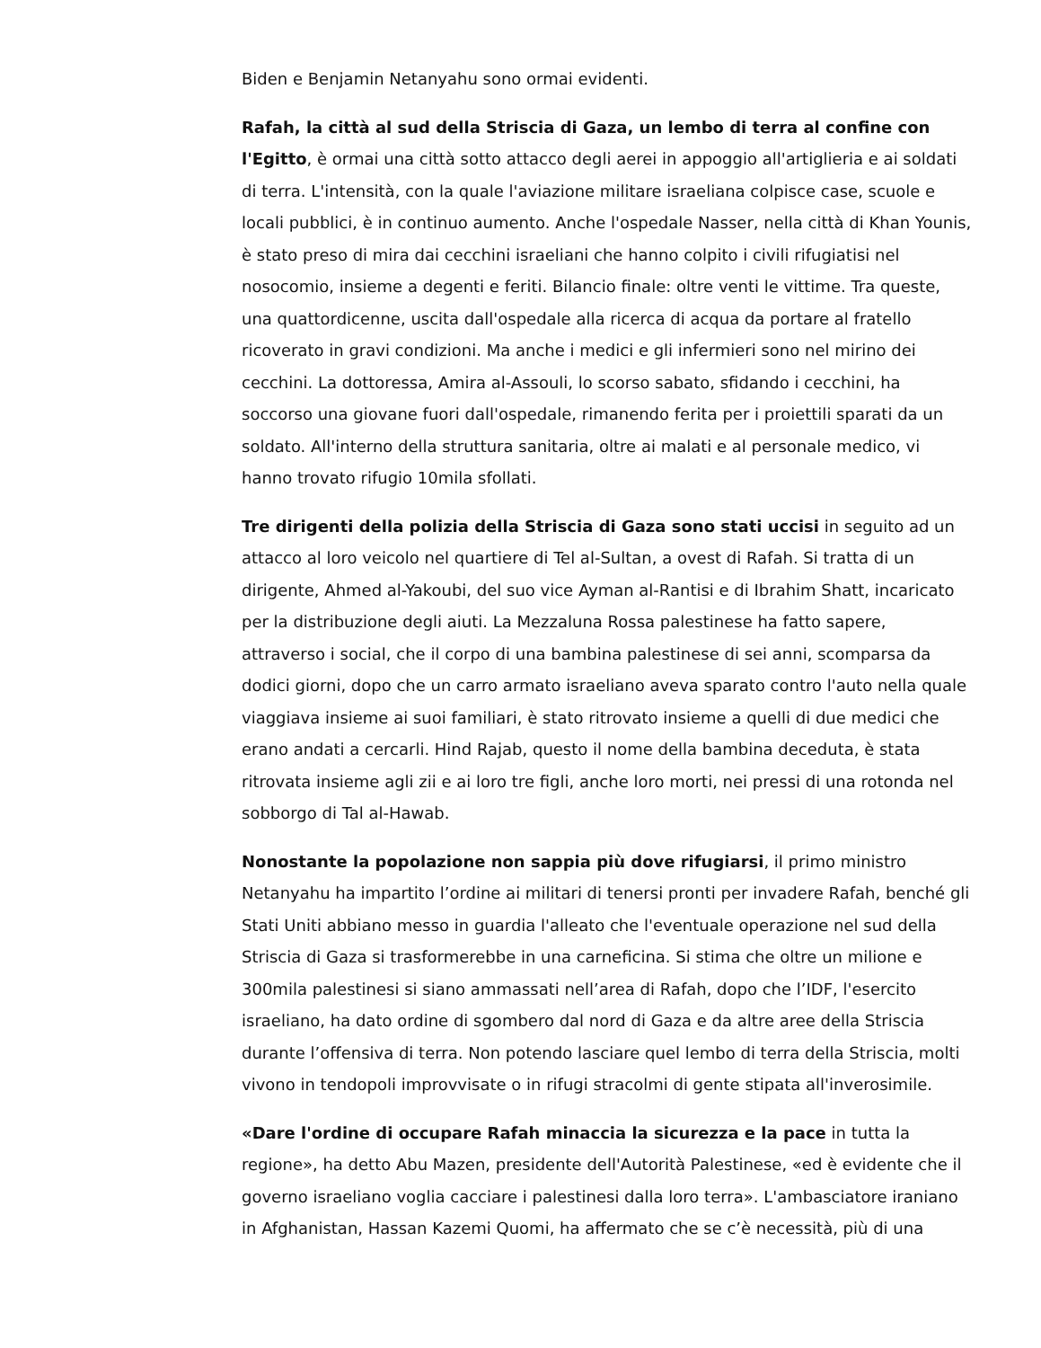Biden e Benjamin Netanyahu sono ormai evidenti.
Rafah, la città al sud della Striscia di Gaza, un lembo di terra al confine con l'Egitto, è ormai una città sotto attacco degli aerei in appoggio all'artiglieria e ai soldati di terra. L'intensità, con la quale l'aviazione militare israeliana colpisce case, scuole e locali pubblici, è in continuo aumento. Anche l'ospedale Nasser, nella città di Khan Younis, è stato preso di mira dai cecchini israeliani che hanno colpito i civili rifugiatisi nel nosocomio, insieme a degenti e feriti. Bilancio finale: oltre venti le vittime. Tra queste, una quattordicenne, uscita dall'ospedale alla ricerca di acqua da portare al fratello ricoverato in gravi condizioni. Ma anche i medici e gli infermieri sono nel mirino dei cecchini. La dottoressa, Amira al-Assouli, lo scorso sabato, sfidando i cecchini, ha soccorso una giovane fuori dall'ospedale, rimanendo ferita per i proiettili sparati da un soldato. All'interno della struttura sanitaria, oltre ai malati e al personale medico, vi hanno trovato rifugio 10mila sfollati.
Tre dirigenti della polizia della Striscia di Gaza sono stati uccisi in seguito ad un attacco al loro veicolo nel quartiere di Tel al-Sultan, a ovest di Rafah. Si tratta di un dirigente, Ahmed al-Yakoubi, del suo vice Ayman al-Rantisi e di Ibrahim Shatt, incaricato per la distribuzione degli aiuti. La Mezzaluna Rossa palestinese ha fatto sapere, attraverso i social, che il corpo di una bambina palestinese di sei anni, scomparsa da dodici giorni, dopo che un carro armato israeliano aveva sparato contro l'auto nella quale viaggiava insieme ai suoi familiari, è stato ritrovato insieme a quelli di due medici che erano andati a cercarli. Hind Rajab, questo il nome della bambina deceduta, è stata ritrovata insieme agli zii e ai loro tre figli, anche loro morti, nei pressi di una rotonda nel sobborgo di Tal al-Hawab.
Nonostante la popolazione non sappia più dove rifugiarsi, il primo ministro Netanyahu ha impartito l’ordine ai militari di tenersi pronti per invadere Rafah, benché gli Stati Uniti abbiano messo in guardia l'alleato che l'eventuale operazione nel sud della Striscia di Gaza si trasformerebbe in una carneficina. Si stima che oltre un milione e 300mila palestinesi si siano ammassati nell’area di Rafah, dopo che l’IDF, l'esercito israeliano, ha dato ordine di sgombero dal nord di Gaza e da altre aree della Striscia durante l’offensiva di terra. Non potendo lasciare quel lembo di terra della Striscia, molti vivono in tendopoli improvvisate o in rifugi stracolmi di gente stipata all'inverosimile.
«Dare l'ordine di occupare Rafah minaccia la sicurezza e la pace in tutta la regione», ha detto Abu Mazen, presidente dell'Autorità Palestinese, «ed è evidente che il governo israeliano voglia cacciare i palestinesi dalla loro terra». L'ambasciatore iraniano in Afghanistan, Hassan Kazemi Quomi, ha affermato che se c’è necessità, più di una